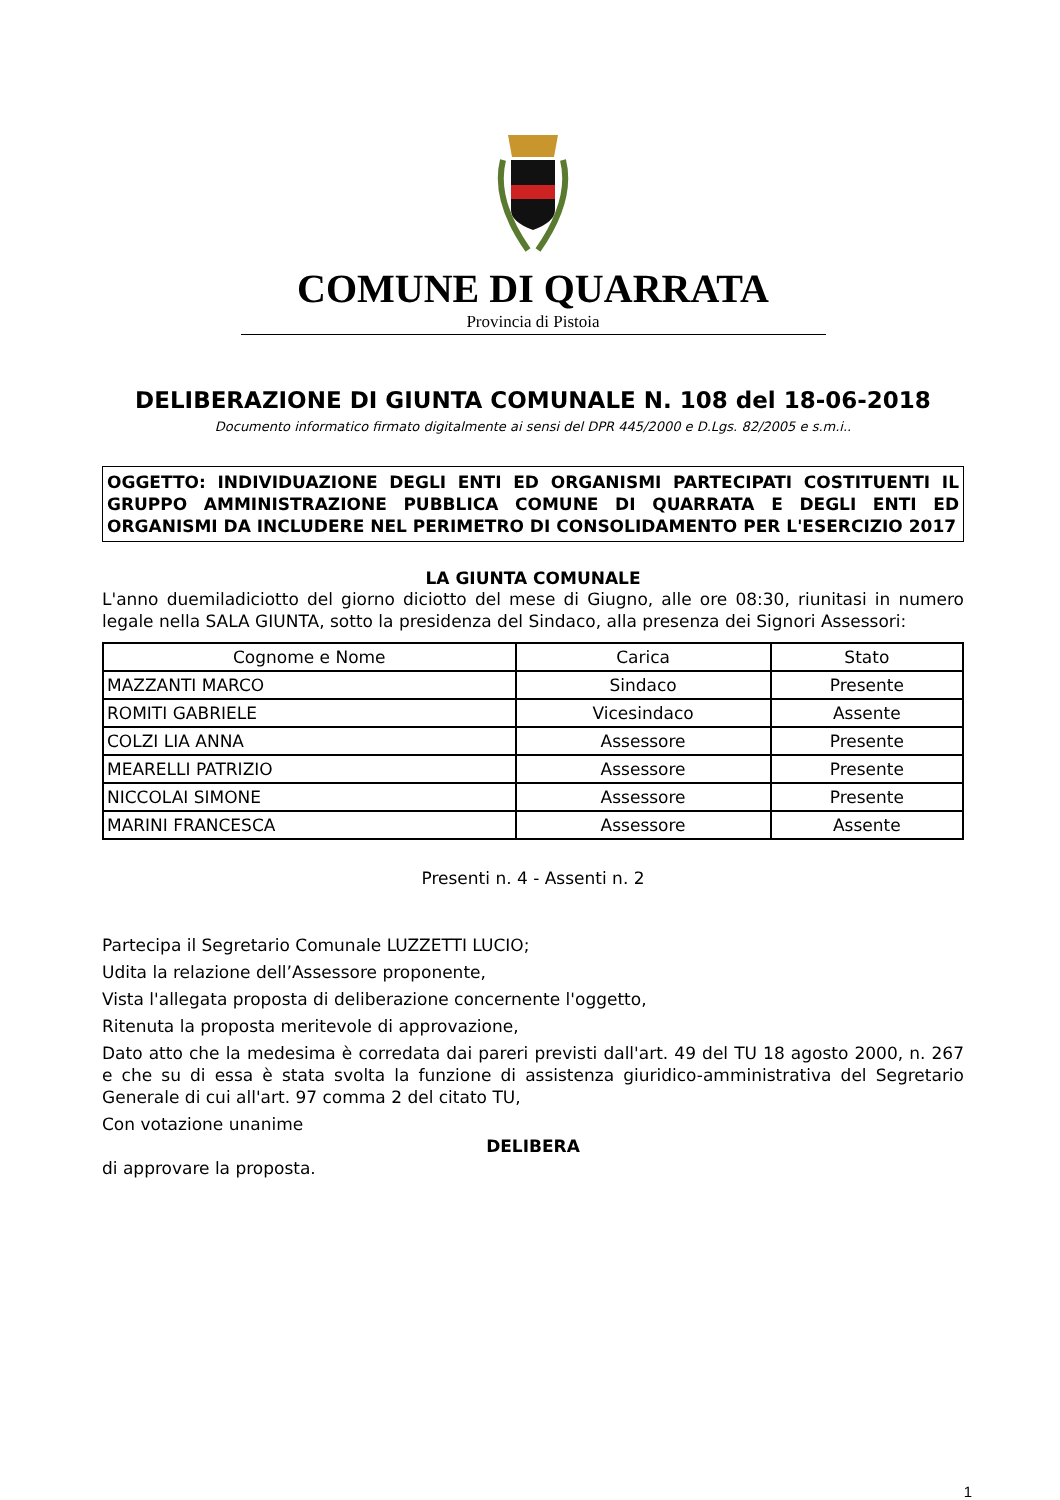COMUNE DI QUARRATA
Provincia di Pistoia
DELIBERAZIONE DI GIUNTA COMUNALE N. 108 del 18-06-2018
Documento informatico firmato digitalmente ai sensi del DPR 445/2000 e D.Lgs. 82/2005 e s.m.i..
OGGETTO: INDIVIDUAZIONE DEGLI ENTI ED ORGANISMI PARTECIPATI COSTITUENTI IL GRUPPO AMMINISTRAZIONE PUBBLICA COMUNE DI QUARRATA E DEGLI ENTI ED ORGANISMI DA INCLUDERE NEL PERIMETRO DI CONSOLIDAMENTO PER L'ESERCIZIO 2017
LA GIUNTA COMUNALE
L'anno duemiladiciotto del giorno diciotto del mese di Giugno, alle ore 08:30, riunitasi in numero legale nella SALA GIUNTA, sotto la presidenza del Sindaco, alla presenza dei Signori Assessori:
| Cognome e Nome | Carica | Stato |
| --- | --- | --- |
| MAZZANTI MARCO | Sindaco | Presente |
| ROMITI GABRIELE | Vicesindaco | Assente |
| COLZI LIA ANNA | Assessore | Presente |
| MEARELLI PATRIZIO | Assessore | Presente |
| NICCOLAI SIMONE | Assessore | Presente |
| MARINI FRANCESCA | Assessore | Assente |
Presenti n. 4 - Assenti n. 2
Partecipa il Segretario Comunale LUZZETTI LUCIO;
Udita la relazione dell’Assessore proponente,
Vista l'allegata proposta di deliberazione concernente l'oggetto,
Ritenuta la proposta meritevole di approvazione,
Dato atto che la medesima è corredata dai pareri previsti dall'art. 49 del TU 18 agosto 2000, n. 267 e che su di essa è stata svolta la funzione di assistenza giuridico-amministrativa del Segretario Generale di cui all'art. 97 comma 2 del citato TU,
Con votazione unanime
DELIBERA
di approvare la proposta.
1